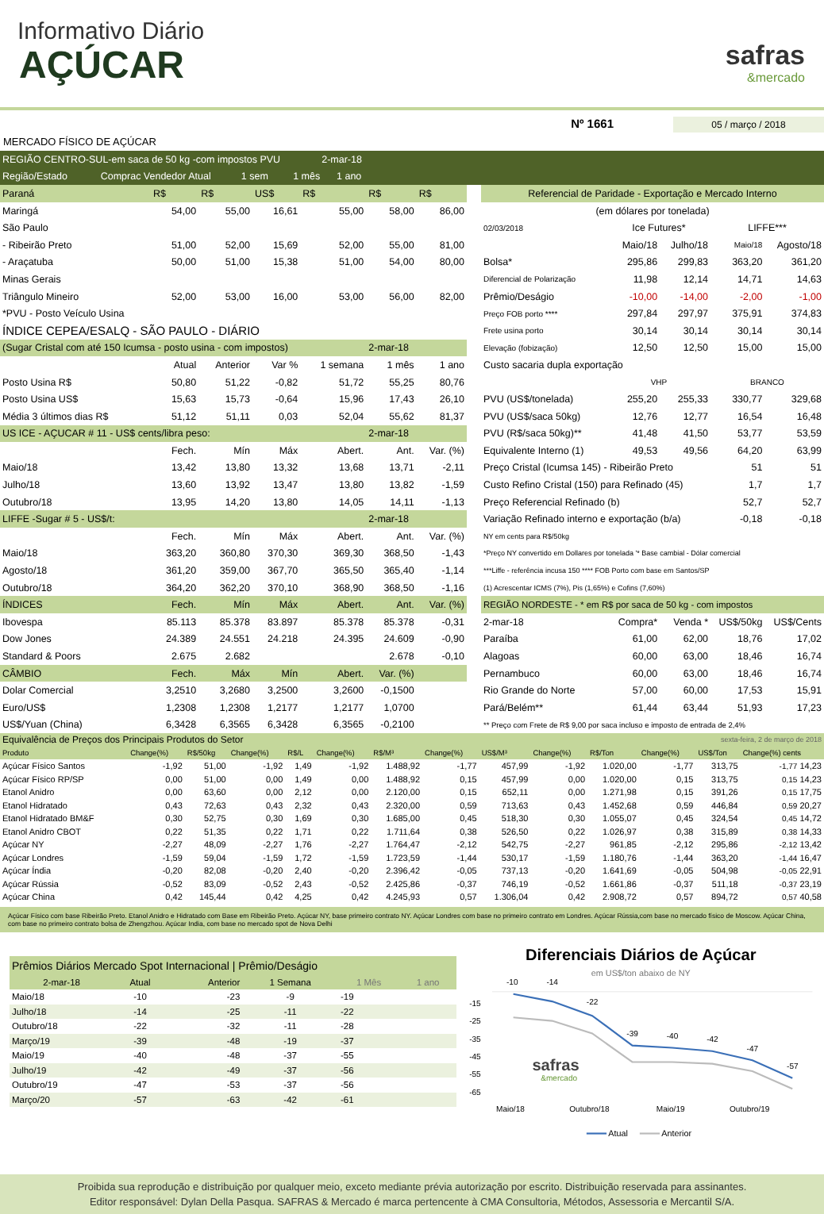Informativo Diário
AÇÚCAR
safras
&mercado
Nº 1661 05 / março / 2018
MERCADO FÍSICO DE AÇÚCAR
| REGIÃO CENTRO-SUL-em saca de 50 kg -com impostos PVU 2-mar-18 |
| Região/Estado Comprac Vendedor Atual 1 sem 1 mês 1 ano |
| Paraná | R$ | R$ | US$ | R$ | R$ | R$ |
| Maringá | 54,00 | 55,00 | 16,61 | 55,00 | 58,00 | 86,00 |
| São Paulo | | | | | | |
| - Ribeirão Preto | 51,00 | 52,00 | 15,69 | 52,00 | 55,00 | 81,00 |
| - Araçatuba | 50,00 | 51,00 | 15,38 | 51,00 | 54,00 | 80,00 |
| Minas Gerais | | | | | | |
| Triângulo Mineiro | 52,00 | 53,00 | 16,00 | 53,00 | 56,00 | 82,00 |
| *PVU - Posto Veículo Usina | | | | | | |
| ÍNDICE CEPEA/ESALQ - SÃO PAULO - DIÁRIO | | | | | | |
| (Sugar Cristal com até 150 Icumsa - posto usina - com impostos) | | | | | 2-mar-18 | |
| | Atual | Anterior | Var % | 1 semana | 1 mês | 1 ano |
| Posto Usina R$ | 50,80 | 51,22 | -0,82 | 51,72 | 55,25 | 80,76 |
| Posto Usina US$ | 15,63 | 15,73 | -0,64 | 15,96 | 17,43 | 26,10 |
| Média 3 últimos dias R$ | 51,12 | 51,11 | 0,03 | 52,04 | 55,62 | 81,37 |
| US ICE - AÇUCAR # 11 - US$ cents/libra peso: | | | | | 2-mar-18 | |
| | Fech. | Mín | Máx | Abert. | Ant. | Var. (%) |
| Maio/18 | 13,42 | 13,80 | 13,32 | 13,68 | 13,71 | -2,11 |
| Julho/18 | 13,60 | 13,92 | 13,47 | 13,80 | 13,82 | -1,59 |
| Outubro/18 | 13,95 | 14,20 | 13,80 | 14,05 | 14,11 | -1,13 |
| LIFFE -Sugar # 5 - US$/t: | | | | | 2-mar-18 | |
| | Fech. | Mín | Máx | Abert. | Ant. | Var. (%) |
| Maio/18 | 363,20 | 360,80 | 370,30 | 369,30 | 368,50 | -1,43 |
| Agosto/18 | 361,20 | 359,00 | 367,70 | 365,50 | 365,40 | -1,14 |
| Outubro/18 | 364,20 | 362,20 | 370,10 | 368,90 | 368,50 | -1,16 |
| ÍNDICES | Fech. | Mín | Máx | Abert. | Ant. | Var. (%) |
| Ibovespa | 85.113 | 85.378 | 83.897 | 85.378 | 85.378 | -0,31 |
| Dow Jones | 24.389 | 24.551 | 24.218 | 24.395 | 24.609 | -0,90 |
| Standard & Poors | 2.675 | 2.682 | | | 2.678 | -0,10 |
| CÂMBIO | Fech. | Máx | Mín | Abert. | Var. (%) | |
| Dolar Comercial | 3,2510 | 3,2680 | 3,2500 | 3,2600 | -0,1500 | |
| Euro/US$ | 1,2308 | 1,2308 | 1,2177 | 1,2177 | 1,0700 | |
| US$/Yuan (China) | 6,3428 | 6,3565 | 6,3428 | 6,3565 | -0,2100 | |
| Referencial de Paridade - Exportação e Mercado Interno | | | | |
| (em dólares por tonelada) | | | | |
| 02/03/2018 | Ice Futures* | | LIFFE*** | |
| | Maio/18 | Julho/18 | Maio/18 | Agosto/18 |
| Bolsa* | 295,86 | 299,83 | 363,20 | 361,20 |
| Diferencial de Polarização | 11,98 | 12,14 | 14,71 | 14,63 |
| Prêmio/Deságio | -10,00 | -14,00 | -2,00 | -1,00 |
| Preço FOB porto **** | 297,84 | 297,97 | 375,91 | 374,83 |
| Frete usina porto | 30,14 | 30,14 | 30,14 | 30,14 |
| Elevação (fobização) | 12,50 | 12,50 | 15,00 | 15,00 |
| Custo sacaria dupla exportação | | | | |
| | VHP | | BRANCO | |
| PVU (US$/tonelada) | 255,20 | 255,33 | 330,77 | 329,68 |
| PVU (US$/saca 50kg) | 12,76 | 12,77 | 16,54 | 16,48 |
| PVU (R$/saca 50kg)** | 41,48 | 41,50 | 53,77 | 53,59 |
| Equivalente Interno (1) | 49,53 | 49,56 | 64,20 | 63,99 |
| Preço Cristal (Icumsa 145) - Ribeirão Preto | | | 51 | 51 |
| Custo Refino Cristal (150) para Refinado (45) | | | 1,7 | 1,7 |
| Preço Referencial Refinado (b) | | | 52,7 | 52,7 |
| Variação Refinado interno e exportação (b/a) | | | -0,18 | -0,18 |
| NY em cents para R$/50kg | | | | |
| *Preço NY convertido em Dollares por tonelada '* Base cambial - Dólar comercial | | | | |
| ***Liffe - referência incusa 150 **** FOB Porto com base em Santos/SP | | | | |
| (1) Acrescentar ICMS (7%), Pis (1,65%) e Cofins (7,60%) | | | | |
| REGIÃO NORDESTE - * em R$ por saca de 50 kg - com impostos | | | | |
| 2-mar-18 | Compra* | Venda * | US$/50kg | US$/Cents |
| Paraíba | 61,00 | 62,00 | 18,76 | 17,02 |
| Alagoas | 60,00 | 63,00 | 18,46 | 16,74 |
| Pernambuco | 60,00 | 63,00 | 18,46 | 16,74 |
| Rio Grande do Norte | 57,00 | 60,00 | 17,53 | 15,91 |
| Pará/Belém** | 61,44 | 63,44 | 51,93 | 17,23 |
| ** Preço com Frete de R$ 9,00 por saca incluso e imposto de entrada de 2,4% | | | | |
| Equivalência de Preços dos Principais Produtos do Setor | | | | | | | | | | sexta-feira, 2 de março de 2018 | | | |
| Produto | Change(%) | R$/50kg | Change(%) | R$/L | Change(%) | R$/M³ | Change(%) | US$/M³ | Change(%) | R$/Ton | Change(%) | US$/Ton | Change(%) cents |
| Açúcar Físico Santos | -1,92 | 51,00 | -1,92 | 1,49 | -1,92 | 1.488,92 | -1,77 | 457,99 | -1,92 | 1.020,00 | -1,77 | 313,75 | -1,77 14,23 |
| Açúcar Físico RP/SP | 0,00 | 51,00 | 0,00 | 1,49 | 0,00 | 1.488,92 | 0,15 | 457,99 | 0,00 | 1.020,00 | 0,15 | 313,75 | 0,15 14,23 |
| Etanol Anidro | 0,00 | 63,60 | 0,00 | 2,12 | 0,00 | 2.120,00 | 0,15 | 652,11 | 0,00 | 1.271,98 | 0,15 | 391,26 | 0,15 17,75 |
| Etanol Hidratado | 0,43 | 72,63 | 0,43 | 2,32 | 0,43 | 2.320,00 | 0,59 | 713,63 | 0,43 | 1.452,68 | 0,59 | 446,84 | 0,59 20,27 |
| Etanol Hidratado BM&F | 0,30 | 52,75 | 0,30 | 1,69 | 0,30 | 1.685,00 | 0,45 | 518,30 | 0,30 | 1.055,07 | 0,45 | 324,54 | 0,45 14,72 |
| Etanol Anidro CBOT | 0,22 | 51,35 | 0,22 | 1,71 | 0,22 | 1.711,64 | 0,38 | 526,50 | 0,22 | 1.026,97 | 0,38 | 315,89 | 0,38 14,33 |
| Açúcar NY | -2,27 | 48,09 | -2,27 | 1,76 | -2,27 | 1.764,47 | -2,12 | 542,75 | -2,27 | 961,85 | -2,12 | 295,86 | -2,12 13,42 |
| Açúcar Londres | -1,59 | 59,04 | -1,59 | 1,72 | -1,59 | 1.723,59 | -1,44 | 530,17 | -1,59 | 1.180,76 | -1,44 | 363,20 | -1,44 16,47 |
| Açúcar Índia | -0,20 | 82,08 | -0,20 | 2,40 | -0,20 | 2.396,42 | -0,05 | 737,13 | -0,20 | 1.641,69 | -0,05 | 504,98 | -0,05 22,91 |
| Açúcar Rússia | -0,52 | 83,09 | -0,52 | 2,43 | -0,52 | 2.425,86 | -0,37 | 746,19 | -0,52 | 1.661,86 | -0,37 | 511,18 | -0,37 23,19 |
| Açúcar China | 0,42 | 145,44 | 0,42 | 4,25 | 0,42 | 4.245,93 | 0,57 | 1.306,04 | 0,42 | 2.908,72 | 0,57 | 894,72 | 0,57 40,58 |
Açúcar Físico com base Ribeirão Preto. Etanol Anidro e Hidratado com Base em Ribeirão Preto. Açúcar NY, base primeiro contrato NY. Açúcar Londres com base no primeiro contrato em Londres. Açúcar Rússia,com base no mercado físico de Moscow. Açúcar China, com base no primeiro contrato bolsa de Zhengzhou. Açúcar India, com base no mercado spot de Nova Delhi
| Prêmios Diários Mercado Spot Internacional / Prêmio/Deságio | | | | | |
| 2-mar-18 | Atual | Anterior | 1 Semana | 1 Mês | 1 ano |
| Maio/18 | -10 | -23 | -9 | -19 | |
| Julho/18 | -14 | -25 | -11 | -22 | |
| Outubro/18 | -22 | -32 | -11 | -28 | |
| Março/19 | -39 | -48 | -19 | -37 | |
| Maio/19 | -40 | -48 | -37 | -55 | |
| Julho/19 | -42 | -49 | -37 | -56 | |
| Outubro/19 | -47 | -53 | -37 | -56 | |
| Março/20 | -57 | -63 | -42 | -61 | |
Diferenciais Diários de Açúcar
em US$/ton abaixo de NY
-15
-25
-35
-45
-55
-65
-10
-14
-22
-39
-40
-42
-47
-57
safras
&mercado
Maio/18
Outubro/18
Maio/19
Outubro/19
Atual
Anterior
Proibida sua reprodução e distribuição por qualquer meio, exceto mediante prévia autorização por escrito. Distribuição reservada para assinantes.
Editor responsável: Dylan Della Pasqua. SAFRAS & Mercado é marca pertencente à CMA Consultoria, Métodos, Assessoria e Mercantil S/A.